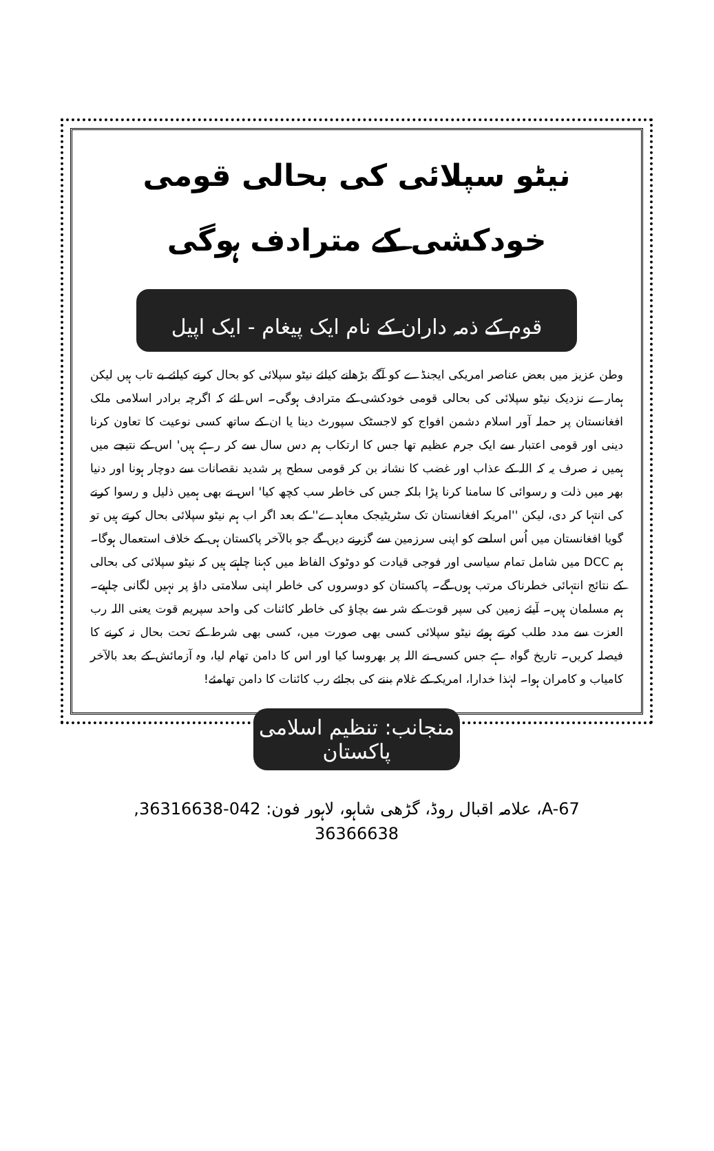نیٹو سپلائی کی بحالی قومی خودکشی کے مترادف ہوگی
قوم کے ذمہ داران کے نام ایک پیغام - ایک اپیل
وطن عزیز میں بعض عناصر امریکی ایجنڈے کو آگے بڑھانے کیلئے نیٹو سپلائی کو بحال کرنے کیلئے بے تاب ہیں لیکن ہمارے نزدیک نیٹو سپلائی کی بحالی قومی خودکشی کے مترادف ہوگی۔ اس لئے کہ اگرچہ برادر اسلامی ملک افغانستان پر حملہ آور اسلام دشمن افواج کو لاجسٹک سپورٹ دینا یا ان کے ساتھ کسی نوعیت کا تعاون کرنا دینی اور قومی اعتبار سے ایک جرم عظیم تھا جس کا ارتکاب ہم دس سال سے کر رہے ہیں' اس کے نتیجے میں ہمیں نہ صرف یہ کہ اللہ کے عذاب اور غضب کا نشانہ بن کر قومی سطح پر شدید نقصانات سے دوچار ہونا اور دنیا بھر میں ذلت و رسوائی کا سامنا کرنا پڑا بلکہ جس کی خاطر سب کچھ کیا' اس نے بھی ہمیں ذلیل و رسوا کرنے کی انتہا کر دی، لیکن ''امریکہ افغانستان تک سٹریٹیجک معاہدے'' کے بعد اگر اب ہم نیٹو سپلائی بحال کرتے ہیں تو گویا افغانستان میں اُس اسلحے کو اپنی سرزمین سے گزرنے دیں گے جو بالآخر پاکستان ہی کے خلاف استعمال ہوگا۔
ہم DCC میں شامل تمام سیاسی اور فوجی قیادت کو دوٹوک الفاظ میں کہنا چاہتے ہیں کہ نیٹو سپلائی کی بحالی کے نتائج انتہائی خطرناک مرتب ہوں گے۔ پاکستان کو دوسروں کی خاطر اپنی سلامتی داؤ پر نہیں لگانی چاہیے۔ ہم مسلمان ہیں۔ آیئے زمین کی سپر قوت کے شر سے بچاؤ کی خاطر کائنات کی واحد سپریم قوت یعنی اللہ رب العزت سے مدد طلب کرتے ہوئے نیٹو سپلائی کسی بھی صورت میں، کسی بھی شرط کے تحت بحال نہ کرنے کا فیصلہ کریں۔ تاریخ گواہ ہے جس کسی نے اللہ پر بھروسا کیا اور اس کا دامن تھام لیا، وہ آزمائش کے بعد بالآخر کامیاب و کامران ہوا۔ لہٰذا خدارا، امریکہ کے غلام بننے کی بجائے رب کائنات کا دامن تھامئے!
منجانب: تنظیم اسلامی پاکستان
A-67، علامہ اقبال روڈ، گڑھی شاہو، لاہور فون: 042-36316638, 36366638